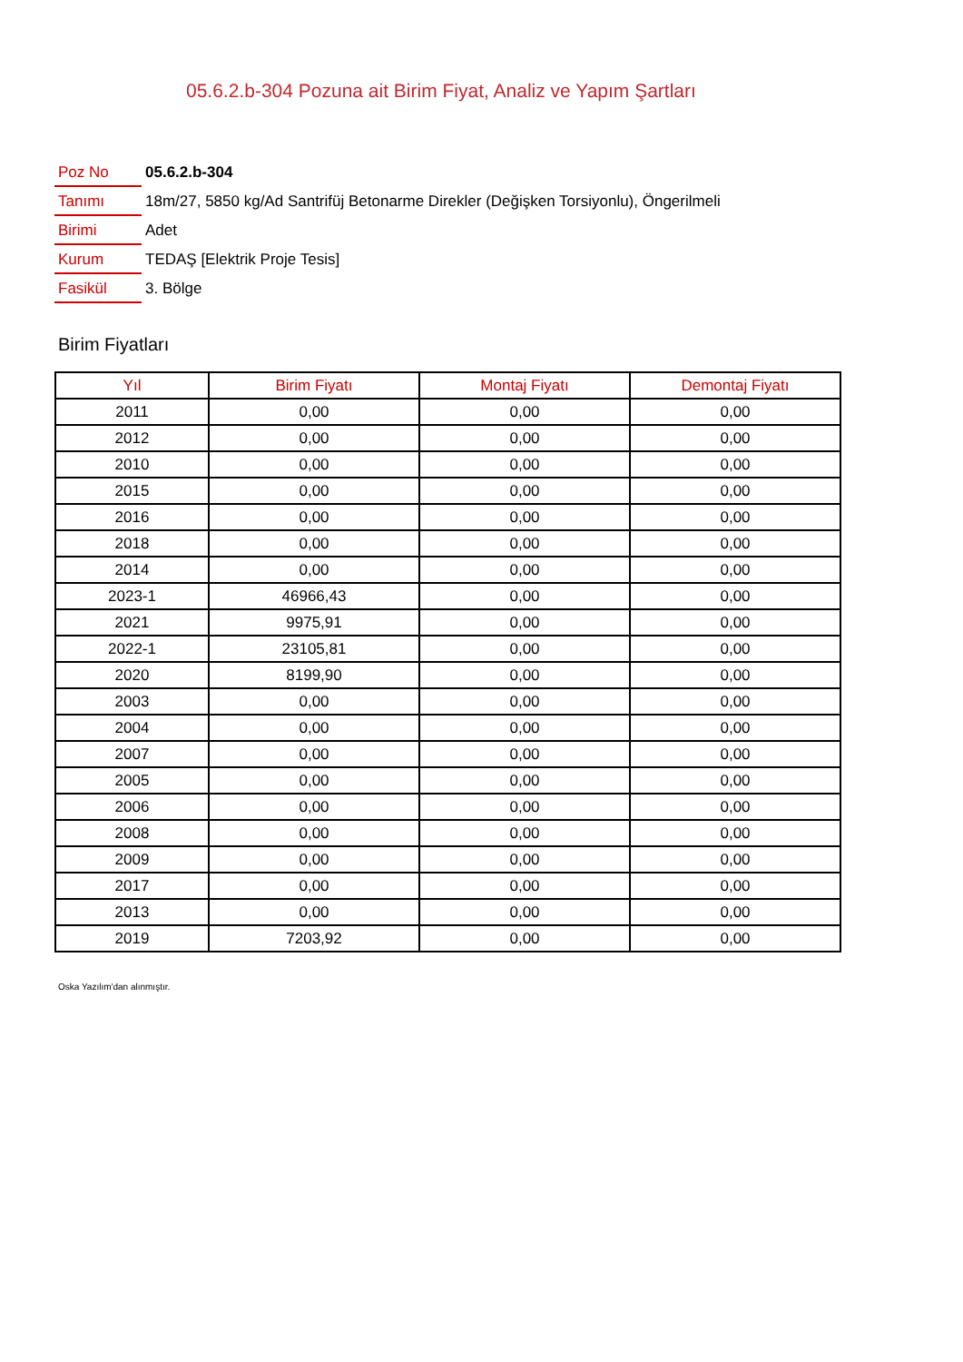05.6.2.b-304 Pozuna ait Birim Fiyat, Analiz ve Yapım Şartları
| Poz No | 05.6.2.b-304 |
| Tanımı | 18m/27, 5850 kg/Ad Santrifüj Betonarme Direkler (Değişken Torsiyonlu), Öngerilmeli |
| Birimi | Adet |
| Kurum | TEDAŞ [Elektrik Proje Tesis] |
| Fasikül | 3. Bölge |
Birim Fiyatları
| Yıl | Birim Fiyatı | Montaj Fiyatı | Demontaj Fiyatı |
| --- | --- | --- | --- |
| 2011 | 0,00 | 0,00 | 0,00 |
| 2012 | 0,00 | 0,00 | 0,00 |
| 2010 | 0,00 | 0,00 | 0,00 |
| 2015 | 0,00 | 0,00 | 0,00 |
| 2016 | 0,00 | 0,00 | 0,00 |
| 2018 | 0,00 | 0,00 | 0,00 |
| 2014 | 0,00 | 0,00 | 0,00 |
| 2023-1 | 46966,43 | 0,00 | 0,00 |
| 2021 | 9975,91 | 0,00 | 0,00 |
| 2022-1 | 23105,81 | 0,00 | 0,00 |
| 2020 | 8199,90 | 0,00 | 0,00 |
| 2003 | 0,00 | 0,00 | 0,00 |
| 2004 | 0,00 | 0,00 | 0,00 |
| 2007 | 0,00 | 0,00 | 0,00 |
| 2005 | 0,00 | 0,00 | 0,00 |
| 2006 | 0,00 | 0,00 | 0,00 |
| 2008 | 0,00 | 0,00 | 0,00 |
| 2009 | 0,00 | 0,00 | 0,00 |
| 2017 | 0,00 | 0,00 | 0,00 |
| 2013 | 0,00 | 0,00 | 0,00 |
| 2019 | 7203,92 | 0,00 | 0,00 |
Oska Yazılım'dan alınmıştır.